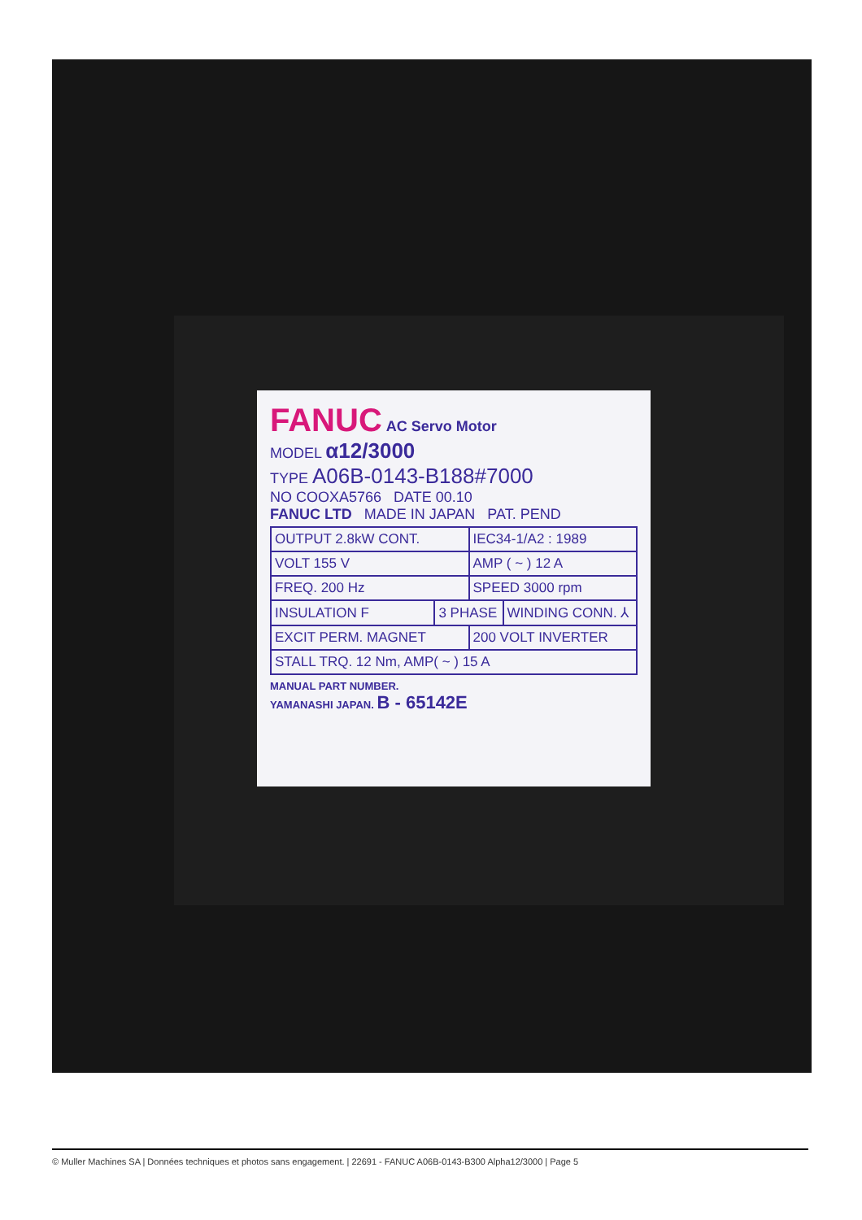FANUC AC Servo Motor
MODEL α12/3000
TYPE A06B-0143-B188#7000
NO COOXA5766 DATE 00.10
FANUC LTD MADE IN JAPAN PAT. PEND
| OUTPUT 2.8kW CONT. | | IEC34-1/A2 : 1989 | |
| VOLT 155 V | | AMP ( ~ ) 12 A | |
| FREQ. 200 Hz | | SPEED 3000 rpm | |
| INSULATION F | 3 PHASE | | WINDING CONN. ⅄ |
| EXCIT PERM. MAGNET | | 200 VOLT INVERTER | |
| STALL TRQ. 12 Nm, AMP( ~ ) 15 A | | | |
MANUAL PART NUMBER.
YAMANASHI JAPAN. B - 65142E
© Muller Machines SA | Données techniques et photos sans engagement. | 22691 - FANUC A06B-0143-B300 Alpha12/3000 | Page 5